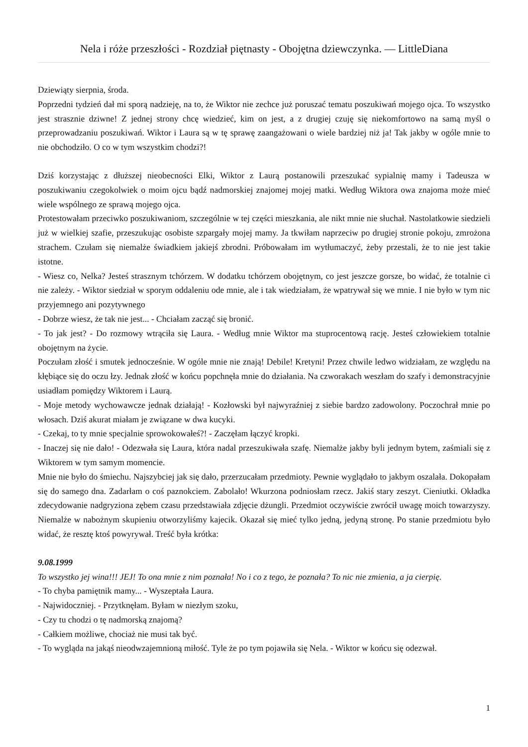Nela i róże przeszłości - Rozdział piętnasty - Obojętna dziewczynka. — LittleDiana
Dziewiąty sierpnia, środa.
Poprzedni tydzień dał mi sporą nadzieję, na to, że Wiktor nie zechce już poruszać tematu poszukiwań mojego ojca. To wszystko jest strasznie dziwne! Z jednej strony chcę wiedzieć, kim on jest, a z drugiej czuję się niekomfortowo na samą myśl o przeprowadzaniu poszukiwań. Wiktor i Laura są w tę sprawę zaangażowani o wiele bardziej niż ja! Tak jakby w ogóle mnie to nie obchodziło. O co w tym wszystkim chodzi?!
Dziś korzystając z dłuższej nieobecności Elki, Wiktor z Laurą postanowili przeszukać sypialnię mamy i Tadeusza w poszukiwaniu czegokolwiek o moim ojcu bądź nadmorskiej znajomej mojej matki. Według Wiktora owa znajoma może mieć wiele wspólnego ze sprawą mojego ojca.
Protestowałam przeciwko poszukiwaniom, szczególnie w tej części mieszkania, ale nikt mnie nie słuchał. Nastolatkowie siedzieli już w wielkiej szafie, przeszukując osobiste szpargały mojej mamy. Ja tkwiłam naprzeciw po drugiej stronie pokoju, zmrożona strachem. Czułam się niemalże świadkiem jakiejś zbrodni. Próbowałam im wytłumaczyć, żeby przestali, że to nie jest takie istotne.
- Wiesz co, Nelka? Jesteś strasznym tchórzem. W dodatku tchórzem obojętnym, co jest jeszcze gorsze, bo widać, że totalnie ci nie zależy. - Wiktor siedział w sporym oddaleniu ode mnie, ale i tak wiedziałam, że wpatrywał się we mnie. I nie było w tym nic przyjemnego ani pozytywnego
- Dobrze wiesz, że tak nie jest... - Chciałam zacząć się bronić.
- To jak jest? - Do rozmowy wtrąciła się Laura. - Według mnie Wiktor ma stuprocentową rację. Jesteś człowiekiem totalnie obojętnym na życie.
Poczułam złość i smutek jednocześnie. W ogóle mnie nie znają! Debile! Kretyni! Przez chwile ledwo widziałam, ze względu na kłębiące się do oczu łzy. Jednak złość w końcu popchnęła mnie do działania. Na czworakach weszłam do szafy i demonstracyjnie usiadłam pomiędzy Wiktorem i Laurą.
- Moje metody wychowawcze jednak działają! - Kozłowski był najwyraźniej z siebie bardzo zadowolony. Poczochrał mnie po włosach. Dziś akurat miałam je związane w dwa kucyki.
- Czekaj, to ty mnie specjalnie sprowokowałeś?! - Zaczęłam łączyć kropki.
- Inaczej się nie dało! - Odezwała się Laura, która nadal przeszukiwała szafę. Niemalże jakby byli jednym bytem, zaśmiali się z Wiktorem w tym samym momencie.
Mnie nie było do śmiechu. Najszybciej jak się dało, przerzucałam przedmioty. Pewnie wyglądało to jakbym oszalała. Dokopałam się do samego dna. Zadarłam o coś paznokciem. Zabolało! Wkurzona podniosłam rzecz. Jakiś stary zeszyt. Cieniutki. Okładka zdecydowanie nadgryziona zębem czasu przedstawiała zdjęcie dżungli. Przedmiot oczywiście zwrócił uwagę moich towarzyszy. Niemalże w nabożnym skupieniu otworzyliśmy kajecik. Okazał się mieć tylko jedną, jedyną stronę. Po stanie przedmiotu było widać, że resztę ktoś powyrywał. Treść była krótka:
9.08.1999
To wszystko jej wina!!! JEJ! To ona mnie z nim poznała! No i co z tego, że poznała? To nic nie zmienia, a ja cierpię.
- To chyba pamiętnik mamy... - Wyszeptała Laura.
- Najwidoczniej. - Przytknęłam. Byłam w niezłym szoku,
- Czy tu chodzi o tę nadmorską znajomą?
- Całkiem możliwe, chociaż nie musi tak być.
- To wygląda na jakąś nieodwzajemnioną miłość. Tyle że po tym pojawiła się Nela. - Wiktor w końcu się odezwał.
1